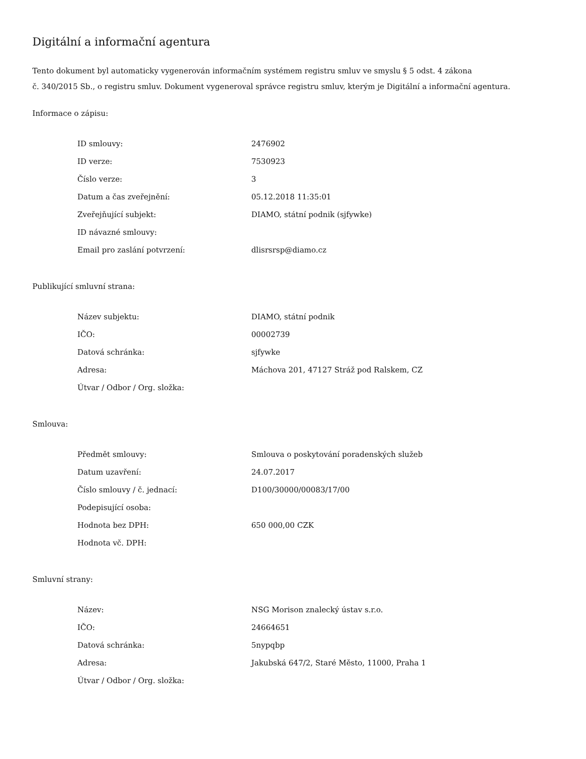Digitální a informační agentura
Tento dokument byl automaticky vygenerován informačním systémem registru smluv ve smyslu § 5 odst. 4 zákona
č. 340/2015 Sb., o registru smluv. Dokument vygeneroval správce registru smluv, kterým je Digitální a informační agentura.
Informace o zápisu:
| ID smlouvy: | 2476902 |
| ID verze: | 7530923 |
| Číslo verze: | 3 |
| Datum a čas zveřejnění: | 05.12.2018 11:35:01 |
| Zveřejňující subjekt: | DIAMO, státní podnik (sjfywke) |
| ID návazné smlouvy: | |
| Email pro zaslání potvrzení: | dlisrsrsp@diamo.cz |
Publikující smluvní strana:
| Název subjektu: | DIAMO, státní podnik |
| IČO: | 00002739 |
| Datová schránka: | sjfywke |
| Adresa: | Máchova 201, 47127 Stráž pod Ralskem, CZ |
| Útvar / Odbor / Org. složka: | |
Smlouva:
| Předmět smlouvy: | Smlouva o poskytování poradenských služeb |
| Datum uzavření: | 24.07.2017 |
| Číslo smlouvy / č. jednací: | D100/30000/00083/17/00 |
| Podepisující osoba: | |
| Hodnota bez DPH: | 650 000,00 CZK |
| Hodnota vč. DPH: | |
Smluvní strany:
| Název: | NSG Morison znalecký ústav s.r.o. |
| IČO: | 24664651 |
| Datová schránka: | 5nypqbp |
| Adresa: | Jakubská 647/2, Staré Město, 11000, Praha 1 |
| Útvar / Odbor / Org. složka: | |